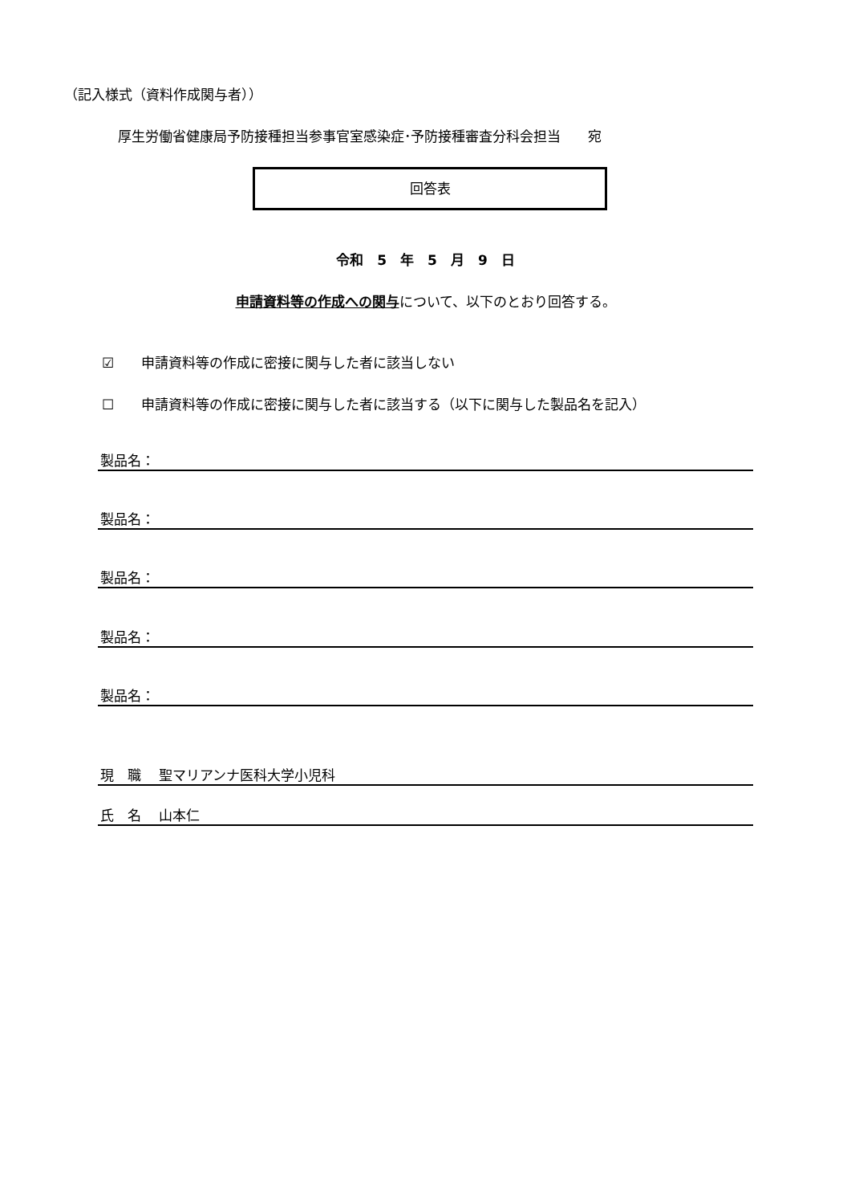（記入様式（資料作成関与者））
厚生労働省健康局予防接種担当参事官室感染症･予防接種審査分科会担当　　宛
回答表
令和　5　年　5　月　9　日
申請資料等の作成への関与について、以下のとおり回答する。
☑　　申請資料等の作成に密接に関与した者に該当しない
☐　　申請資料等の作成に密接に関与した者に該当する（以下に関与した製品名を記入）
製品名：
製品名：
製品名：
製品名：
製品名：
現　職　 聖マリアンナ医科大学小児科
氏　名　 山本仁